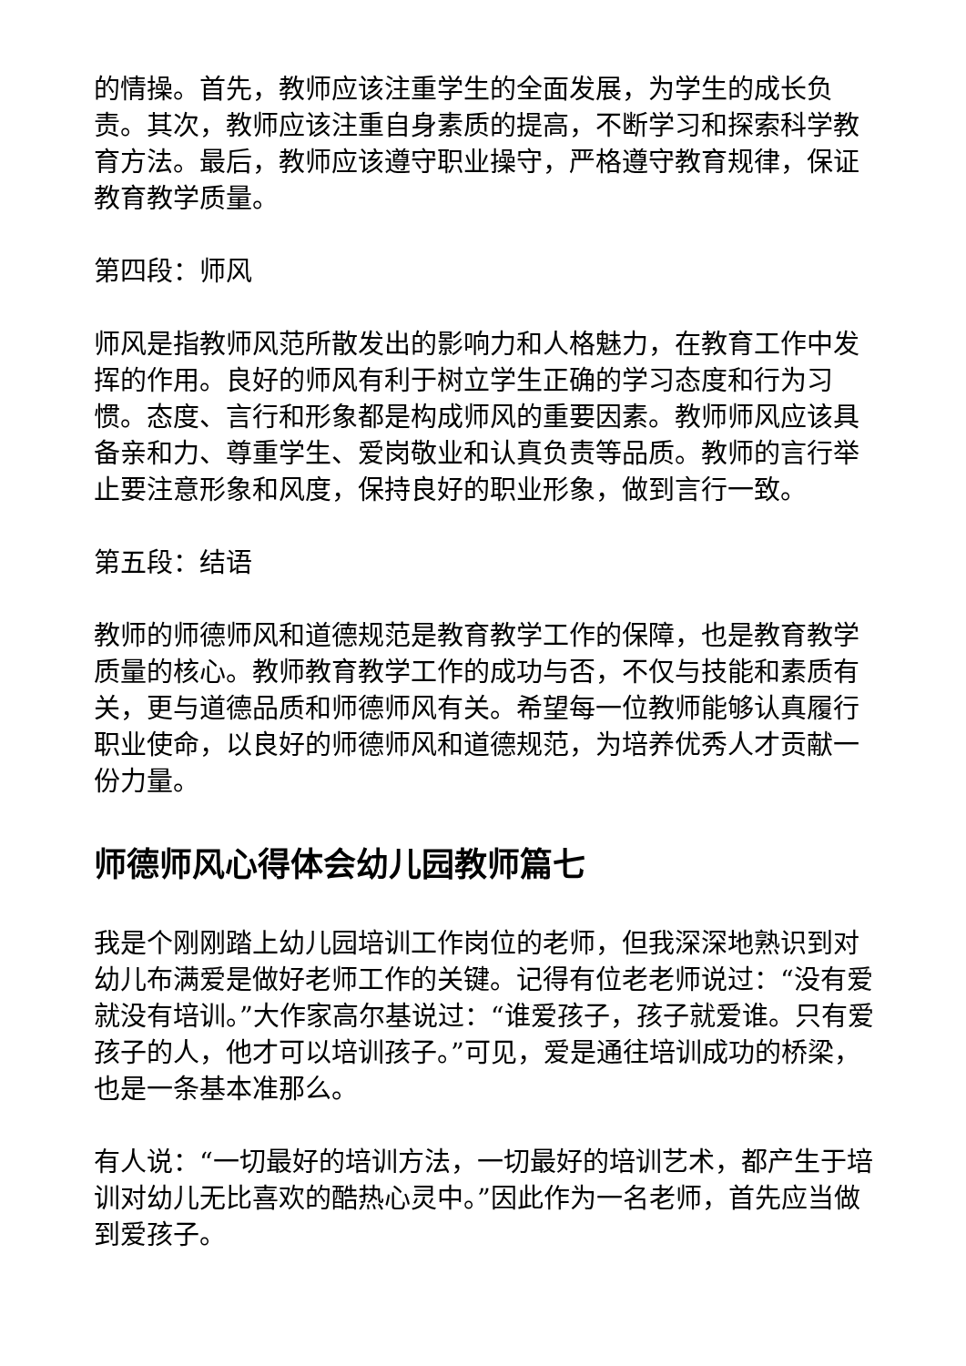的情操。首先，教师应该注重学生的全面发展，为学生的成长负责。其次，教师应该注重自身素质的提高，不断学习和探索科学教育方法。最后，教师应该遵守职业操守，严格遵守教育规律，保证教育教学质量。
第四段：师风
师风是指教师风范所散发出的影响力和人格魅力，在教育工作中发挥的作用。良好的师风有利于树立学生正确的学习态度和行为习惯。态度、言行和形象都是构成师风的重要因素。教师师风应该具备亲和力、尊重学生、爱岗敬业和认真负责等品质。教师的言行举止要注意形象和风度，保持良好的职业形象，做到言行一致。
第五段：结语
教师的师德师风和道德规范是教育教学工作的保障，也是教育教学质量的核心。教师教育教学工作的成功与否，不仅与技能和素质有关，更与道德品质和师德师风有关。希望每一位教师能够认真履行职业使命，以良好的师德师风和道德规范，为培养优秀人才贡献一份力量。
师德师风心得体会幼儿园教师篇七
我是个刚刚踏上幼儿园培训工作岗位的老师，但我深深地熟识到对幼儿布满爱是做好老师工作的关键。记得有位老老师说过：“没有爱就没有培训。”大作家高尔基说过：“谁爱孩子，孩子就爱谁。只有爱孩子的人，他才可以培训孩子。”可见，爱是通往培训成功的桥梁，也是一条基本准那么。
有人说：“一切最好的培训方法，一切最好的培训艺术，都产生于培训对幼儿无比喜欢的酷热心灵中。”因此作为一名老师，首先应当做到爱孩子。